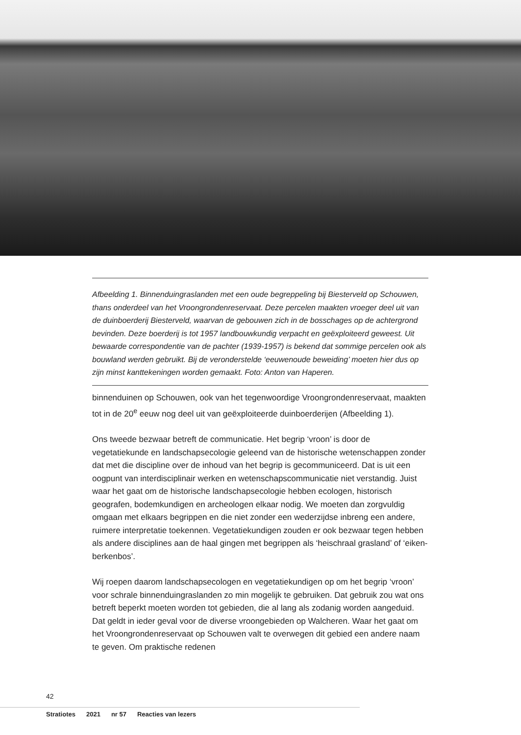Afbeelding 1. Binnenduingraslanden met een oude begreppeling bij Biesterveld op Schouwen, thans onderdeel van het Vroongrondenreservaat. Deze percelen maakten vroeger deel uit van de duinboerderij Biesterveld, waarvan de gebouwen zich in de bosschages op de achtergrond bevinden. Deze boerderij is tot 1957 landbouwkundig verpacht en geëxploiteerd geweest. Uit bewaarde correspondentie van de pachter (1939-1957) is bekend dat sommige percelen ook als bouwland werden gebruikt. Bij de veronderstelde ‘eeuwenoude beweiding’ moeten hier dus op zijn minst kanttekeningen worden gemaakt. Foto: Anton van Haperen.
binnenduinen op Schouwen, ook van het tegenwoordige Vroongrondenreservaat, maakten tot in de 20<sup>e</sup> eeuw nog deel uit van geëxploiteerde duinboerderijen (Afbeelding 1).
Ons tweede bezwaar betreft de communicatie. Het begrip ‘vroon’ is door de vegetatiekunde en landschapsecologie geleend van de historische wetenschappen zonder dat met die discipline over de inhoud van het begrip is gecommuniceerd. Dat is uit een oogpunt van interdisciplinair werken en wetenschapscommunicatie niet verstandig. Juist waar het gaat om de historische landschapsecologie hebben ecologen, historisch geografen, bodemkundigen en archeologen elkaar nodig. We moeten dan zorgvuldig omgaan met elkaars begrippen en die niet zonder een wederzijdse inbreng een andere, ruimere interpretatie toekennen. Vegetatiekundigen zouden er ook bezwaar tegen hebben als andere disciplines aan de haal gingen met begrippen als ‘heischraal grasland’ of ‘eiken-berkenbos’.
Wij roepen daarom landschapsecologen en vegetatiekundigen op om het begrip ‘vroon’ voor schrale binnenduingraslanden zo min mogelijk te gebruiken. Dat gebruik zou wat ons betreft beperkt moeten worden tot gebieden, die al lang als zodanig worden aangeduid. Dat geldt in ieder geval voor de diverse vroongebieden op Walcheren. Waar het gaat om het Vroongrondenreservaat op Schouwen valt te overwegen dit gebied een andere naam te geven. Om praktische redenen
42
Stratiotes 2021 nr 57 Reacties van lezers